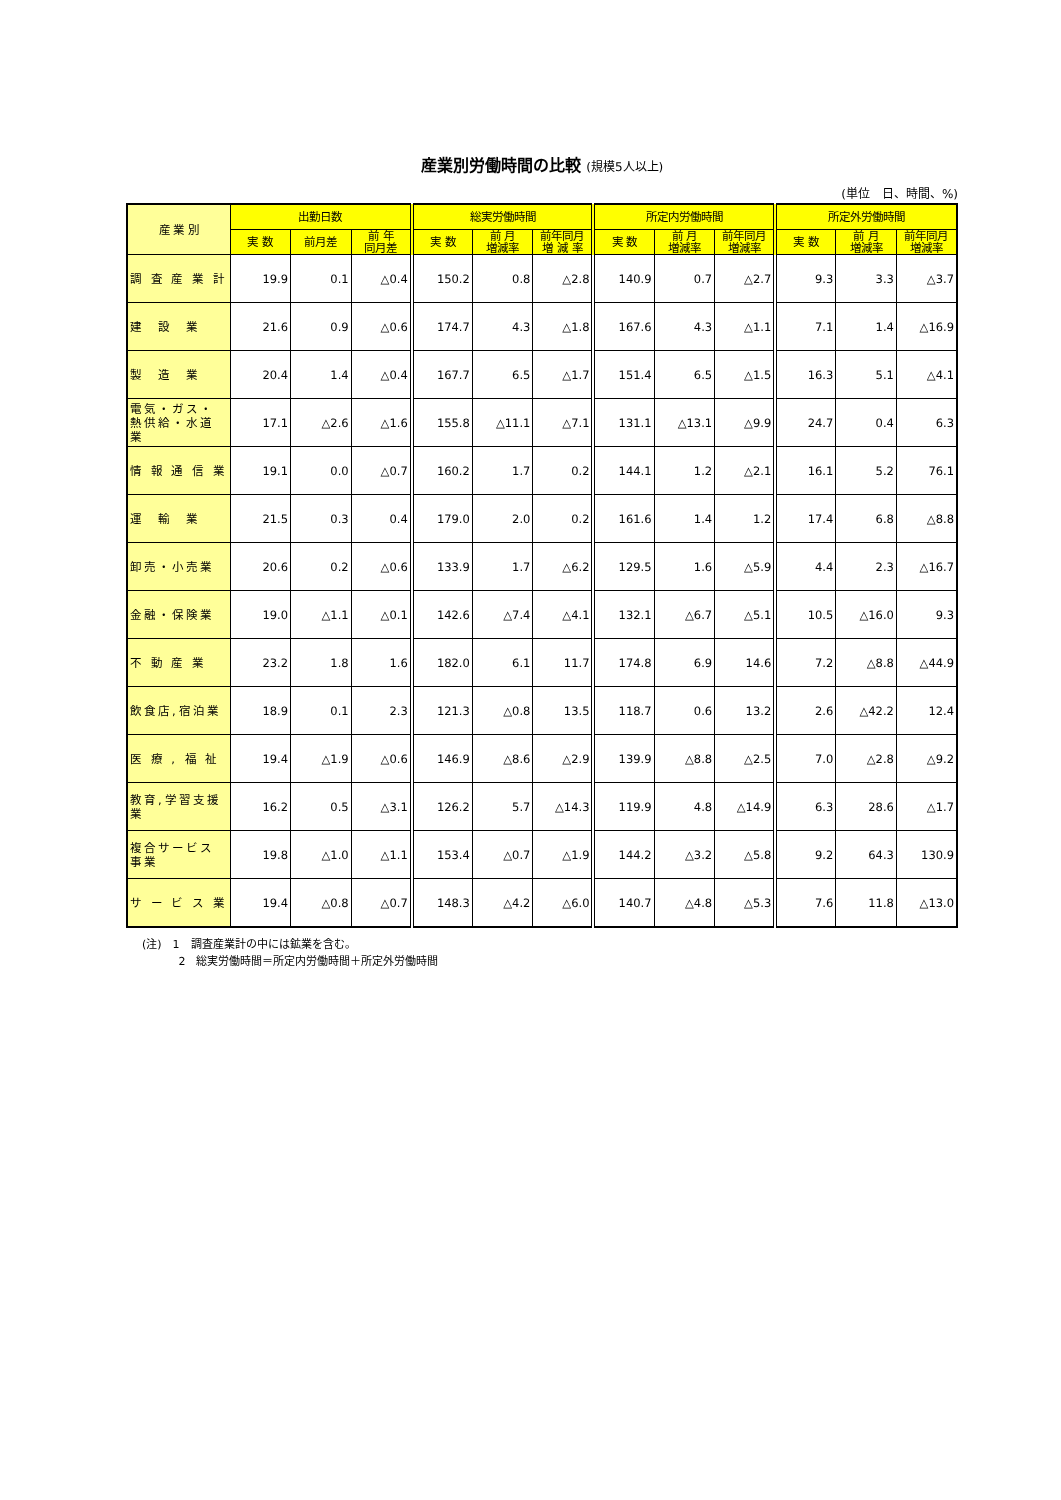産業別労働時間の比較 (規模5人以上)
(単位　日、時間、%)
| 産 業 別 | 出勤日数 | | | 総実労働時間 | | | 所定内労働時間 | | | 所定外労働時間 | | |
| --- | --- | --- | --- | --- | --- | --- | --- | --- | --- | --- | --- | --- |
| | 実 数 | 前月差 | 前 年 同月差 | 実 数 | 前 月 増減率 | 前年同月 増 減 率 | 実 数 | 前 月 増減率 | 前年同月 増減率 | 実 数 | 前 月 増減率 | 前年同月 増減率 |
| 調 査 産 業 計 | 19.9 | 0.1 | △0.4 | 150.2 | 0.8 | △2.8 | 140.9 | 0.7 | △2.7 | 9.3 | 3.3 | △3.7 |
| 建 設 業 | 21.6 | 0.9 | △0.6 | 174.7 | 4.3 | △1.8 | 167.6 | 4.3 | △1.1 | 7.1 | 1.4 | △16.9 |
| 製 造 業 | 20.4 | 1.4 | △0.4 | 167.7 | 6.5 | △1.7 | 151.4 | 6.5 | △1.5 | 16.3 | 5.1 | △4.1 |
| 電気・ガス・熱供給・水道業 | 17.1 | △2.6 | △1.6 | 155.8 | △11.1 | △7.1 | 131.1 | △13.1 | △9.9 | 24.7 | 0.4 | 6.3 |
| 情 報 通 信 業 | 19.1 | 0.0 | △0.7 | 160.2 | 1.7 | 0.2 | 144.1 | 1.2 | △2.1 | 16.1 | 5.2 | 76.1 |
| 運 輸 業 | 21.5 | 0.3 | 0.4 | 179.0 | 2.0 | 0.2 | 161.6 | 1.4 | 1.2 | 17.4 | 6.8 | △8.8 |
| 卸売・小売業 | 20.6 | 0.2 | △0.6 | 133.9 | 1.7 | △6.2 | 129.5 | 1.6 | △5.9 | 4.4 | 2.3 | △16.7 |
| 金融・保険業 | 19.0 | △1.1 | △0.1 | 142.6 | △7.4 | △4.1 | 132.1 | △6.7 | △5.1 | 10.5 | △16.0 | 9.3 |
| 不 動 産 業 | 23.2 | 1.8 | 1.6 | 182.0 | 6.1 | 11.7 | 174.8 | 6.9 | 14.6 | 7.2 | △8.8 | △44.9 |
| 飲食店,宿泊業 | 18.9 | 0.1 | 2.3 | 121.3 | △0.8 | 13.5 | 118.7 | 0.6 | 13.2 | 2.6 | △42.2 | 12.4 |
| 医 療 , 福 祉 | 19.4 | △1.9 | △0.6 | 146.9 | △8.6 | △2.9 | 139.9 | △8.8 | △2.5 | 7.0 | △2.8 | △9.2 |
| 教育,学習支援業 | 16.2 | 0.5 | △3.1 | 126.2 | 5.7 | △14.3 | 119.9 | 4.8 | △14.9 | 6.3 | 28.6 | △1.7 |
| 複合サービス事業 | 19.8 | △1.0 | △1.1 | 153.4 | △0.7 | △1.9 | 144.2 | △3.2 | △5.8 | 9.2 | 64.3 | 130.9 |
| サ ー ビ ス 業 | 19.4 | △0.8 | △0.7 | 148.3 | △4.2 | △6.0 | 140.7 | △4.8 | △5.3 | 7.6 | 11.8 | △13.0 |
(注)　1　調査産業計の中には鉱業を含む。
　　　 2　総実労働時間＝所定内労働時間＋所定外労働時間